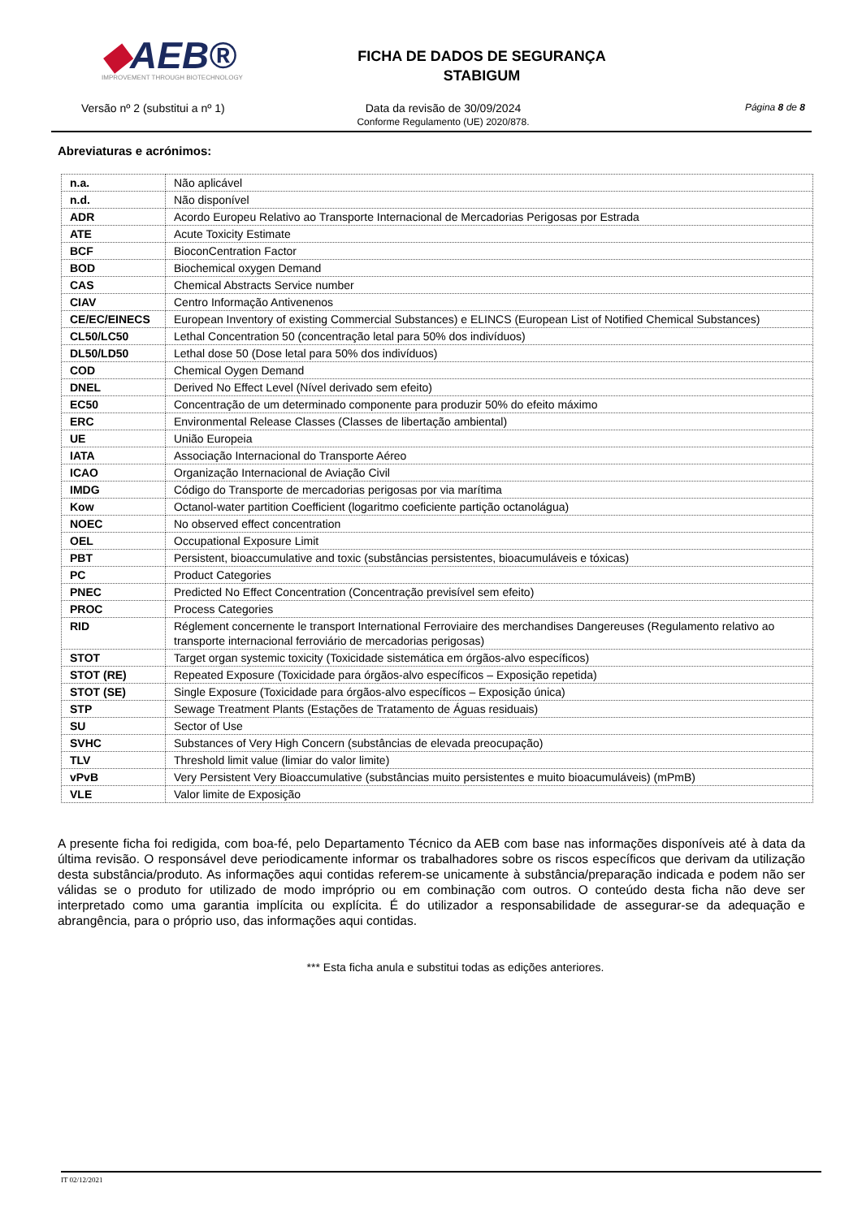◆AEB®
IMPROVEMENT THROUGH BIOTECHNOLOGY
FICHA DE DADOS DE SEGURANÇA
STABIGUM
Versão nº 2 (substitui a nº 1) Data da revisão de 30/09/2024
Conforme Regulamento (UE) 2020/878.
Página 8 de 8
Abreviaturas e acrónimos:
| n.a. | Não aplicável |
| n.d. | Não disponível |
| ADR | Acordo Europeu Relativo ao Transporte Internacional de Mercadorias Perigosas por Estrada |
| ATE | Acute Toxicity Estimate |
| BCF | BioconCentration Factor |
| BOD | Biochemical oxygen Demand |
| CAS | Chemical Abstracts Service number |
| CIAV | Centro Informação Antivenenos |
| CE/EC/EINECS | European Inventory of existing Commercial Substances) e ELINCS (European List of Notified Chemical Substances) |
| CL50/LC50 | Lethal Concentration 50 (concentração letal para 50% dos indivíduos) |
| DL50/LD50 | Lethal dose 50 (Dose letal para 50% dos indivíduos) |
| COD | Chemical Oygen Demand |
| DNEL | Derived No Effect Level (Nível derivado sem efeito) |
| EC50 | Concentração de um determinado componente para produzir 50% do efeito máximo |
| ERC | Environmental Release Classes (Classes de libertação ambiental) |
| UE | União Europeia |
| IATA | Associação Internacional do Transporte Aéreo |
| ICAO | Organização Internacional de Aviação Civil |
| IMDG | Código do Transporte de mercadorias perigosas por via marítima |
| Kow | Octanol-water partition Coefficient (logaritmo coeficiente partição octanolágua) |
| NOEC | No observed effect concentration |
| OEL | Occupational Exposure Limit |
| PBT | Persistent, bioaccumulative and toxic (substâncias persistentes, bioacumuláveis e tóxicas) |
| PC | Product Categories |
| PNEC | Predicted No Effect Concentration (Concentração previsível sem efeito) |
| PROC | Process Categories |
| RID | Réglement concernente le transport International Ferroviaire des merchandises Dangereuses (Regulamento relativo ao transporte internacional ferroviário de mercadorias perigosas) |
| STOT | Target organ systemic toxicity (Toxicidade sistemática em órgãos-alvo específicos) |
| STOT (RE) | Repeated Exposure (Toxicidade para órgãos-alvo específicos – Exposição repetida) |
| STOT (SE) | Single Exposure (Toxicidade para órgãos-alvo específicos – Exposição única) |
| STP | Sewage Treatment Plants (Estações de Tratamento de Águas residuais) |
| SU | Sector of Use |
| SVHC | Substances of Very High Concern (substâncias de elevada preocupação) |
| TLV | Threshold limit value (limiar do valor limite) |
| vPvB | Very Persistent Very Bioaccumulative (substâncias muito persistentes e muito bioacumuláveis) (mPmB) |
| VLE | Valor limite de Exposição |
A presente ficha foi redigida, com boa-fé, pelo Departamento Técnico da AEB com base nas informações disponíveis até à data da última revisão. O responsável deve periodicamente informar os trabalhadores sobre os riscos específicos que derivam da utilização desta substância/produto. As informações aqui contidas referem-se unicamente à substância/preparação indicada e podem não ser válidas se o produto for utilizado de modo impróprio ou em combinação com outros. O conteúdo desta ficha não deve ser interpretado como uma garantia implícita ou explícita. É do utilizador a responsabilidade de assegurar-se da adequação e abrangência, para o próprio uso, das informações aqui contidas.
*** Esta ficha anula e substitui todas as edições anteriores.
IT 02/12/2021